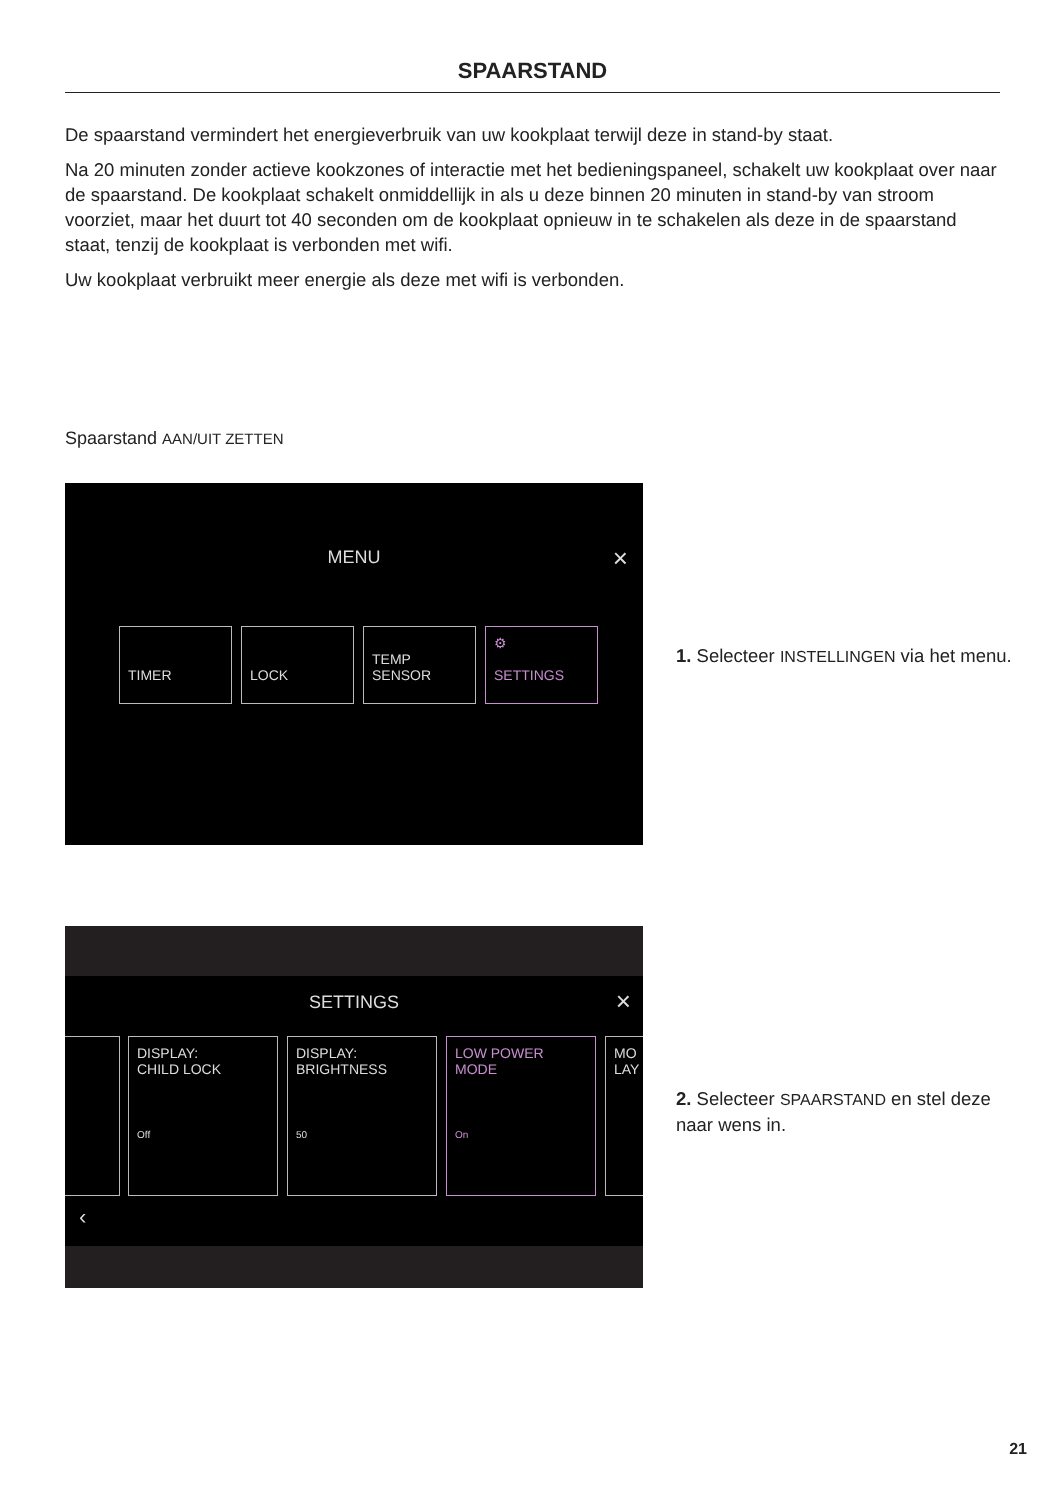SPAARSTAND
De spaarstand vermindert het energieverbruik van uw kookplaat terwijl deze in stand-by staat.
Na 20 minuten zonder actieve kookzones of interactie met het bedieningspaneel, schakelt uw kookplaat over naar de spaarstand. De kookplaat schakelt onmiddellijk in als u deze binnen 20 minuten in stand-by van stroom voorziet, maar het duurt tot 40 seconden om de kookplaat opnieuw in te schakelen als deze in de spaarstand staat, tenzij de kookplaat is verbonden met wifi.
Uw kookplaat verbruikt meer energie als deze met wifi is verbonden.
Spaarstand AAN/UIT ZETTEN
MENU ×
TIMER
LOCK
TEMP
SENSOR
⚙
SETTINGS
1. Selecteer INSTELLINGEN via het menu.
SETTINGS ×
DISPLAY:
CHILD LOCK
Off
DISPLAY:
BRIGHTNESS
50
LOW POWER
MODE
On
MO
LAY
‹
2. Selecteer SPAARSTAND en stel deze naar wens in.
21